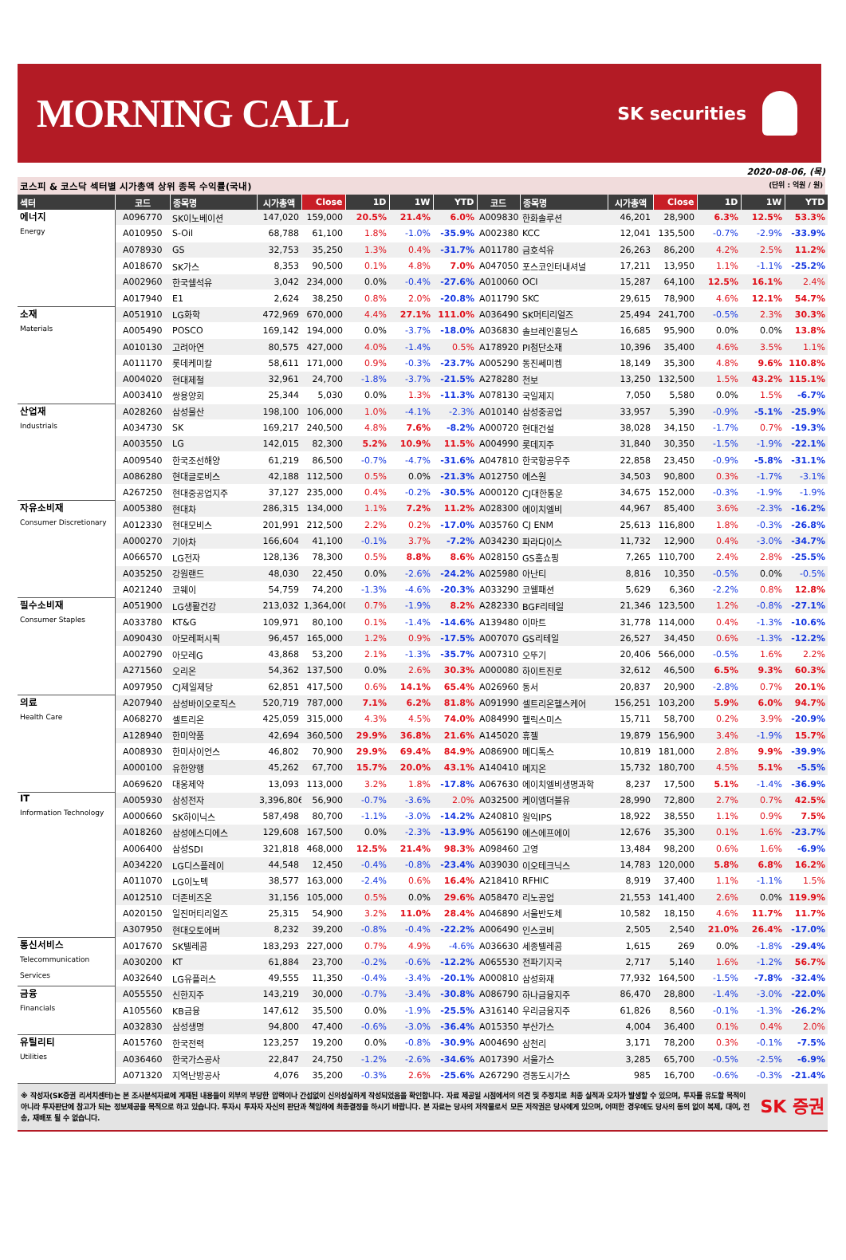MORNING CALL
SK securities
2020-08-06, (목)
코스피 & 코스닥 섹터별 시가총액 상위 종목 수익률(국내) (단위 : 억원 / 원)
| 섹터 | 코드 | 종목명 | 시가총액 | Close | 1D | 1W | YTD | 코드 | 종목명 | 시가총액 | Close | 1D | 1W | YTD |
| --- | --- | --- | --- | --- | --- | --- | --- | --- | --- | --- | --- | --- | --- | --- |
| 에너지 Energy | A096770 | SK이노베이션 | 147,020 | 159,000 | 20.5% | 21.4% | 6.0% | A009830 | 한화솔루션 | 46,201 | 28,900 | 6.3% | 12.5% | 53.3% |
| | A010950 | S-Oil | 68,788 | 61,100 | 1.8% | -1.0% | -35.9% | A002380 | KCC | 12,041 | 135,500 | -0.7% | -2.9% | -33.9% |
| | A078930 | GS | 32,753 | 35,250 | 1.3% | 0.4% | -31.7% | A011780 | 금호석유 | 26,263 | 86,200 | 4.2% | 2.5% | 11.2% |
| | A018670 | SK가스 | 8,353 | 90,500 | 0.1% | 4.8% | 7.0% | A047050 | 포스코인터내셔널 | 17,211 | 13,950 | 1.1% | -1.1% | -25.2% |
| | A002960 | 한국쉘석유 | 3,042 | 234,000 | 0.0% | -0.4% | -27.6% | A010060 | OCI | 15,287 | 64,100 | 12.5% | 16.1% | 2.4% |
| | A017940 | E1 | 2,624 | 38,250 | 0.8% | 2.0% | -20.8% | A011790 | SKC | 29,615 | 78,900 | 4.6% | 12.1% | 54.7% |
| 소재 Materials | A051910 | LG화학 | 472,969 | 670,000 | 4.4% | 27.1% | 111.0% | A036490 | SK머티리얼즈 | 25,494 | 241,700 | -0.5% | 2.3% | 30.3% |
| | A005490 | POSCO | 169,142 | 194,000 | 0.0% | -3.7% | -18.0% | A036830 | 솔브레인홀딩스 | 16,685 | 95,900 | 0.0% | 0.0% | 13.8% |
| | A010130 | 고려아연 | 80,575 | 427,000 | 4.0% | -1.4% | 0.5% | A178920 | PI첨단소재 | 10,396 | 35,400 | 4.6% | 3.5% | 1.1% |
| | A011170 | 롯데케미칼 | 58,611 | 171,000 | 0.9% | -0.3% | -23.7% | A005290 | 동진쎄미켐 | 18,149 | 35,300 | 4.8% | 9.6% | 110.8% |
| | A004020 | 현대제철 | 32,961 | 24,700 | -1.8% | -3.7% | -21.5% | A278280 | 천보 | 13,250 | 132,500 | 1.5% | 43.2% | 115.1% |
| | A003410 | 쌍용양회 | 25,344 | 5,030 | 0.0% | 1.3% | -11.3% | A078130 | 국일제지 | 7,050 | 5,580 | 0.0% | 1.5% | -6.7% |
| 산업재 Industrials | A028260 | 삼성물산 | 198,100 | 106,000 | 1.0% | -4.1% | -2.3% | A010140 | 삼성중공업 | 33,957 | 5,390 | -0.9% | -5.1% | -25.9% |
| | A034730 | SK | 169,217 | 240,500 | 4.8% | 7.6% | -8.2% | A000720 | 현대건설 | 38,028 | 34,150 | -1.7% | 0.7% | -19.3% |
| | A003550 | LG | 142,015 | 82,300 | 5.2% | 10.9% | 11.5% | A004990 | 롯데지주 | 31,840 | 30,350 | -1.5% | -1.9% | -22.1% |
| | A009540 | 한국조선해양 | 61,219 | 86,500 | -0.7% | -4.7% | -31.6% | A047810 | 한국항공우주 | 22,858 | 23,450 | -0.9% | -5.8% | -31.1% |
| | A086280 | 현대글로비스 | 42,188 | 112,500 | 0.5% | 0.0% | -21.3% | A012750 | 에스원 | 34,503 | 90,800 | 0.3% | -1.7% | -3.1% |
| | A267250 | 현대중공업지주 | 37,127 | 235,000 | 0.4% | -0.2% | -30.5% | A000120 | CJ대한통운 | 34,675 | 152,000 | -0.3% | -1.9% | -1.9% |
| 자유소비재 Consumer Discretionary | A005380 | 현대차 | 286,315 | 134,000 | 1.1% | 7.2% | 11.2% | A028300 | 에이치엘비 | 44,967 | 85,400 | 3.6% | -2.3% | -16.2% |
| | A012330 | 현대모비스 | 201,991 | 212,500 | 2.2% | 0.2% | -17.0% | A035760 | CJ ENM | 25,613 | 116,800 | 1.8% | -0.3% | -26.8% |
| | A000270 | 기아차 | 166,604 | 41,100 | -0.1% | 3.7% | -7.2% | A034230 | 파라다이스 | 11,732 | 12,900 | 0.4% | -3.0% | -34.7% |
| | A066570 | LG전자 | 128,136 | 78,300 | 0.5% | 8.8% | 8.6% | A028150 | GS홈쇼핑 | 7,265 | 110,700 | 2.4% | 2.8% | -25.5% |
| | A035250 | 강원랜드 | 48,030 | 22,450 | 0.0% | -2.6% | -24.2% | A025980 | 아난티 | 8,816 | 10,350 | -0.5% | 0.0% | -0.5% |
| | A021240 | 코웨이 | 54,759 | 74,200 | -1.3% | -4.6% | -20.3% | A033290 | 코웰패션 | 5,629 | 6,360 | -2.2% | 0.8% | 12.8% |
| 필수소비재 Consumer Staples | A051900 | LG생활건강 | 213,032 | 1,364,000 | 0.7% | -1.9% | 8.2% | A282330 | BGF리테일 | 21,346 | 123,500 | 1.2% | -0.8% | -27.1% |
| | A033780 | KT&G | 109,971 | 80,100 | 0.1% | -1.4% | -14.6% | A139480 | 이마트 | 31,778 | 114,000 | 0.4% | -1.3% | -10.6% |
| | A090430 | 아모레퍼시픽 | 96,457 | 165,000 | 1.2% | 0.9% | -17.5% | A007070 | GS리테일 | 26,527 | 34,450 | 0.6% | -1.3% | -12.2% |
| | A002790 | 아모레G | 43,868 | 53,200 | 2.1% | -1.3% | -35.7% | A007310 | 오뚜기 | 20,406 | 566,000 | -0.5% | 1.6% | 2.2% |
| | A271560 | 오리온 | 54,362 | 137,500 | 0.0% | 2.6% | 30.3% | A000080 | 하이트진로 | 32,612 | 46,500 | 6.5% | 9.3% | 60.3% |
| | A097950 | CJ제일제당 | 62,851 | 417,500 | 0.6% | 14.1% | 65.4% | A026960 | 동서 | 20,837 | 20,900 | -2.8% | 0.7% | 20.1% |
| 의료 Health Care | A207940 | 삼성바이오로직스 | 520,719 | 787,000 | 7.1% | 6.2% | 81.8% | A091990 | 셀트리온헬스케어 | 156,251 | 103,200 | 5.9% | 6.0% | 94.7% |
| | A068270 | 셀트리온 | 425,059 | 315,000 | 4.3% | 4.5% | 74.0% | A084990 | 헬릭스미스 | 15,711 | 58,700 | 0.2% | 3.9% | -20.9% |
| | A128940 | 한미약품 | 42,694 | 360,500 | 29.9% | 36.8% | 21.6% | A145020 | 휴젤 | 19,879 | 156,900 | 3.4% | -1.9% | 15.7% |
| | A008930 | 한미사이언스 | 46,802 | 70,900 | 29.9% | 69.4% | 84.9% | A086900 | 메디톡스 | 10,819 | 181,000 | 2.8% | 9.9% | -39.9% |
| | A000100 | 유한양행 | 45,262 | 67,700 | 15.7% | 20.0% | 43.1% | A140410 | 메지온 | 15,732 | 180,700 | 4.5% | 5.1% | -5.5% |
| | A069620 | 대웅제약 | 13,093 | 113,000 | 3.2% | 1.8% | -17.8% | A067630 | 에이치엘비생명과학 | 8,237 | 17,500 | 5.1% | -1.4% | -36.9% |
| IT Information Technology | A005930 | 삼성전자 | 3,396,806 | 56,900 | -0.7% | -3.6% | 2.0% | A032500 | 케이엠더블유 | 28,990 | 72,800 | 2.7% | 0.7% | 42.5% |
| | A000660 | SK하이닉스 | 587,498 | 80,700 | -1.1% | -3.0% | -14.2% | A240810 | 원익IPS | 18,922 | 38,550 | 1.1% | 0.9% | 7.5% |
| | A018260 | 삼성에스디에스 | 129,608 | 167,500 | 0.0% | -2.3% | -13.9% | A056190 | 에스에프에이 | 12,676 | 35,300 | 0.1% | 1.6% | -23.7% |
| | A006400 | 삼성SDI | 321,818 | 468,000 | 12.5% | 21.4% | 98.3% | A098460 | 고영 | 13,484 | 98,200 | 0.6% | 1.6% | -6.9% |
| | A034220 | LG디스플레이 | 44,548 | 12,450 | -0.4% | -0.8% | -23.4% | A039030 | 이오테크닉스 | 14,783 | 120,000 | 5.8% | 6.8% | 16.2% |
| | A011070 | LG이노텍 | 38,577 | 163,000 | -2.4% | 0.6% | 16.4% | A218410 | RFHIC | 8,919 | 37,400 | 1.1% | -1.1% | 1.5% |
| | A012510 | 더존비즈온 | 31,156 | 105,000 | 0.5% | 0.0% | 29.6% | A058470 | 리노공업 | 21,553 | 141,400 | 2.6% | 0.0% | 119.9% |
| | A020150 | 일진머티리얼즈 | 25,315 | 54,900 | 3.2% | 11.0% | 28.4% | A046890 | 서울반도체 | 10,582 | 18,150 | 4.6% | 11.7% | 11.7% |
| | A307950 | 현대오토에버 | 8,232 | 39,200 | -0.8% | -0.4% | -22.2% | A006490 | 인스코비 | 2,505 | 2,540 | 21.0% | 26.4% | -17.0% |
| 통신서비스 Telecommunication Services | A017670 | SK텔레콤 | 183,293 | 227,000 | 0.7% | 4.9% | -4.6% | A036630 | 세종텔레콤 | 1,615 | 269 | 0.0% | -1.8% | -29.4% |
| | A030200 | KT | 61,884 | 23,700 | -0.2% | -0.6% | -12.2% | A065530 | 전파기지국 | 2,717 | 5,140 | 1.6% | -1.2% | 56.7% |
| | A032640 | LG유플러스 | 49,555 | 11,350 | -0.4% | -3.4% | -20.1% | A000810 | 삼성화재 | 77,932 | 164,500 | -1.5% | -7.8% | -32.4% |
| 금융 Financials | A055550 | 신한지주 | 143,219 | 30,000 | -0.7% | -3.4% | -30.8% | A086790 | 하나금융지주 | 86,470 | 28,800 | -1.4% | -3.0% | -22.0% |
| | A105560 | KB금융 | 147,612 | 35,500 | 0.0% | -1.9% | -25.5% | A316140 | 우리금융지주 | 61,826 | 8,560 | -0.1% | -1.3% | -26.2% |
| | A032830 | 삼성생명 | 94,800 | 47,400 | -0.6% | -3.0% | -36.4% | A015350 | 부산가스 | 4,004 | 36,400 | 0.1% | 0.4% | 2.0% |
| 유틸리티 Utilities | A015760 | 한국전력 | 123,257 | 19,200 | 0.0% | -0.8% | -30.9% | A004690 | 삼천리 | 3,171 | 78,200 | 0.3% | -0.1% | -7.5% |
| | A036460 | 한국가스공사 | 22,847 | 24,750 | -1.2% | -2.6% | -34.6% | A017390 | 서울가스 | 3,285 | 65,700 | -0.5% | -2.5% | -6.9% |
| | A071320 | 지역난방공사 | 4,076 | 35,200 | -0.3% | 2.6% | -25.6% | A267290 | 경동도시가스 | 985 | 16,700 | -0.6% | -0.3% | -21.4% |
※ 작성자(SK증권 리서치센터)는 본 조사분석자료에 게재된 내용들이 외부의 부당한 압력이나 간섭없이 신의성실하게 작성되었음을 확인합니다. 자료 제공일 시점에서의 의견 및 추정치로 최종 실적과 오차가 발생할 수 있으며, 투자를 유도할 목적이 아니라 투자판단에 참고가 되는 정보제공을 목적으로 하고 있습니다. 투자시 투자자 자신의 판단과 책임하에 최종결정을 하시기 바랍니다. 본 자료는 당사의 저작물로서 모든 저작권은 당사에게 있으며, 어떠한 경우에도 당사의 동의 없이 복제, 대여, 전송, 재배포 될 수 없습니다.
SK 증권